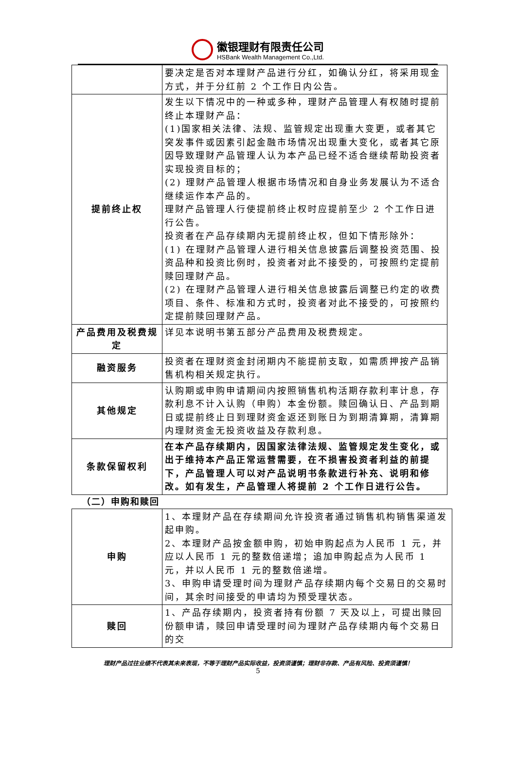徽银理财有限责任公司
HSBank Wealth Management Co.,Ltd.
| | 要决定是否对本理财产品进行分红，如确认分红，将采用现金方式，并于分红前 2 个工作日内公告。 |
| 提前终止权 | 发生以下情况中的一种或多种，理财产品管理人有权随时提前终止本理财产品： (1)国家相关法律、法规、监管规定出现重大变更，或者其它突发事件或因素引起金融市场情况出现重大变化，或者其它原因导致理财产品管理人认为本产品已经不适合继续帮助投资者实现投资目标的； (2) 理财产品管理人根据市场情况和自身业务发展认为不适合继续运作本产品的。 理财产品管理人行使提前终止权时应提前至少 2 个工作日进行公告。 投资者在产品存续期内无提前终止权，但如下情形除外： (1) 在理财产品管理人进行相关信息披露后调整投资范围、投资品种和投资比例时，投资者对此不接受的，可按照约定提前赎回理财产品。 (2) 在理财产品管理人进行相关信息披露后调整已约定的收费项目、条件、标准和方式时，投资者对此不接受的，可按照约定提前赎回理财产品。 |
| 产品费用及税费规定 | 详见本说明书第五部分产品费用及税费规定。 |
| 融资服务 | 投资者在理财资金封闭期内不能提前支取，如需质押按产品销售机构相关规定执行。 |
| 其他规定 | 认购期或申购申请期间内按照销售机构活期存款利率计息，存款利息不计入认购（申购）本金份额。赎回确认日、产品到期日或提前终止日到理财资金返还到账日为到期清算期，清算期内理财资金无投资收益及存款利息。 |
| 条款保留权利 | 在本产品存续期内，因国家法律法规、监管规定发生变化，或出于维持本产品正常运营需要，在不损害投资者利益的前提下，产品管理人可以对产品说明书条款进行补充、说明和修改。如有发生，产品管理人将提前 2 个工作日进行公告。 |
（二）申购和赎回
| 申购 | 1、本理财产品在存续期间允许投资者通过销售机构销售渠道发起申购。 2、本理财产品按金额申购，初始申购起点为人民币 1 元，并应以人民币 1 元的整数倍递增；追加申购起点为人民币 1 元，并以人民币 1 元的整数倍递增。 3、申购申请受理时间为理财产品存续期内每个交易日的交易时间，其余时间接受的申请均为预受理状态。 |
| 赎回 | 1、产品存续期内，投资者持有份额 7 天及以上，可提出赎回份额申请，赎回申请受理时间为理财产品存续期内每个交易日的交 |
理财产品过往业绩不代表其未来表现，不等于理财产品实际收益，投资须谨慎；理财非存款、产品有风险、投资须谨慎！
5